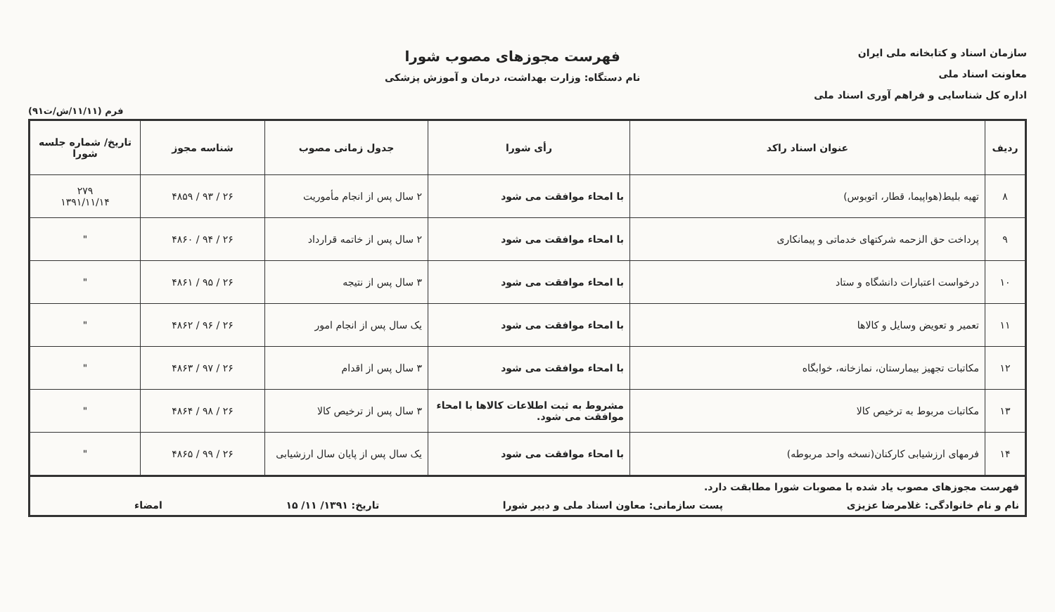سازمان اسناد و کتابخانه ملی ایران
معاونت اسناد ملی
اداره کل شناسایی و فراهم آوری اسناد ملی
فهرست مجوزهای مصوب شورا
نام دستگاه: وزارت بهداشت، درمان و آموزش پزشکی
فرم (۱۱/۱۱/ش/ت۹۱)
| ردیف | عنوان اسناد راکد | رأی شورا | جدول زمانی مصوب | شناسه مجوز | تاریخ/ شماره جلسه شورا |
| --- | --- | --- | --- | --- | --- |
| ۸ | تهیه بلیط(هواپیما، قطار، اتوبوس) | با امحاء موافقت می شود | ۲ سال پس از انجام مأموریت | ۲۶ / ۹۳ / ۴۸۵۹ | ۲۷۹ ۱۳۹۱/۱۱/۱۴ |
| ۹ | پرداخت حق الزحمه شرکتهای خدماتی و پیمانکاری | با امحاء موافقت می شود | ۲ سال پس از خاتمه قرارداد | ۲۶ / ۹۴ / ۴۸۶۰ | " |
| ۱۰ | درخواست اعتبارات دانشگاه و ستاد | با امحاء موافقت می شود | ۳ سال پس از نتیجه | ۲۶ / ۹۵ / ۴۸۶۱ | " |
| ۱۱ | تعمیر و تعویض وسایل و کالاها | با امحاء موافقت می شود | یک سال پس از انجام امور | ۲۶ / ۹۶ / ۴۸۶۲ | " |
| ۱۲ | مکاتبات تجهیز بیمارستان، نمازخانه، خوابگاه | با امحاء موافقت می شود | ۳ سال پس از اقدام | ۲۶ / ۹۷ / ۴۸۶۳ | " |
| ۱۳ | مکاتبات مربوط به ترخیص کالا | مشروط به ثبت اطلاعات کالاها با امحاء موافقت می شود. | ۳ سال پس از ترخیص کالا | ۲۶ / ۹۸ / ۴۸۶۴ | " |
| ۱۴ | فرمهای ارزشیابی کارکنان(نسخه واحد مربوطه) | با امحاء موافقت می شود | یک سال پس از پایان سال ارزشیابی | ۲۶ / ۹۹ / ۴۸۶۵ | " |
| فهرست مجوزهای مصوب یاد شده با مصوبات شورا مطابقت دارد. نام و نام خانوادگی: غلامرضا عزیزی پست سازمانی: معاون اسناد ملی و دبیر شورا تاریخ: ۱۳۹۱/ ۱۱/ ۱۵ امضاء | | | | | |